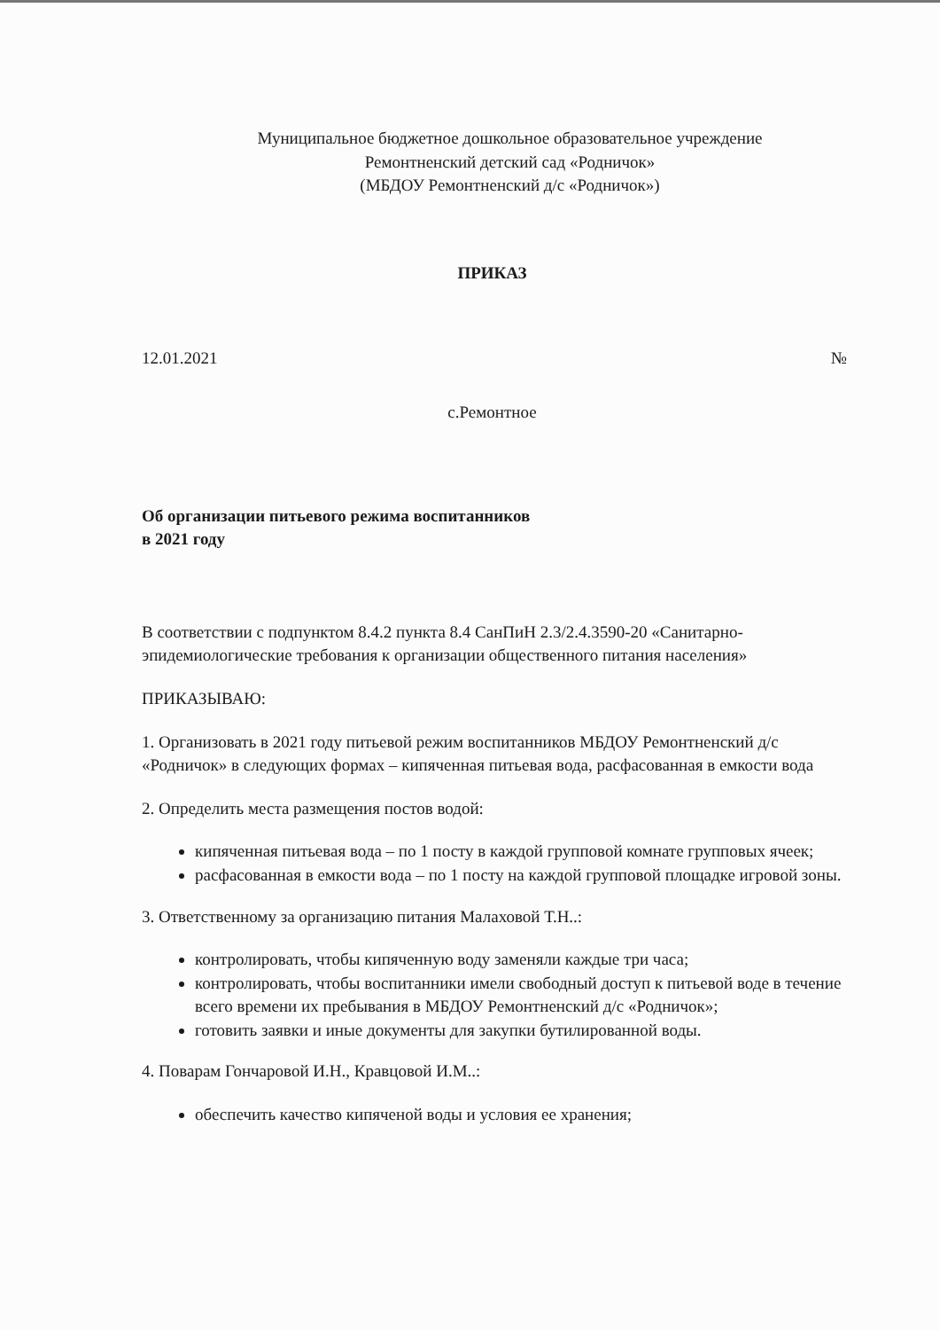Муниципальное бюджетное дошкольное образовательное учреждение
Ремонтненский детский сад «Родничок»
(МБДОУ Ремонтненский д/с «Родничок»)
ПРИКАЗ
12.01.2021 №
с.Ремонтное
Об организации питьевого режима воспитанников
в 2021 году
В соответствии с подпунктом 8.4.2 пункта 8.4 СанПиН 2.3/2.4.3590-20 «Санитарно-эпидемиологические требования к организации общественного питания населения»
ПРИКАЗЫВАЮ:
1. Организовать в 2021 году питьевой режим воспитанников МБДОУ Ремонтненский д/с «Родничок» в следующих формах – кипяченная питьевая вода, расфасованная в емкости вода
2. Определить места размещения постов водой:
кипяченная питьевая вода – по 1 посту в каждой групповой комнате групповых ячеек;
расфасованная в емкости вода – по 1 посту на каждой групповой площадке игровой зоны.
3. Ответственному за организацию питания Малаховой Т.Н..:
контролировать, чтобы кипяченную воду заменяли каждые три часа;
контролировать, чтобы воспитанники имели свободный доступ к питьевой воде в течение всего времени их пребывания в МБДОУ Ремонтненский д/с «Родничок»;
готовить заявки и иные документы для закупки бутилированной воды.
4. Поварам Гончаровой И.Н., Кравцовой И.М..:
обеспечить качество кипяченой воды и условия ее хранения;